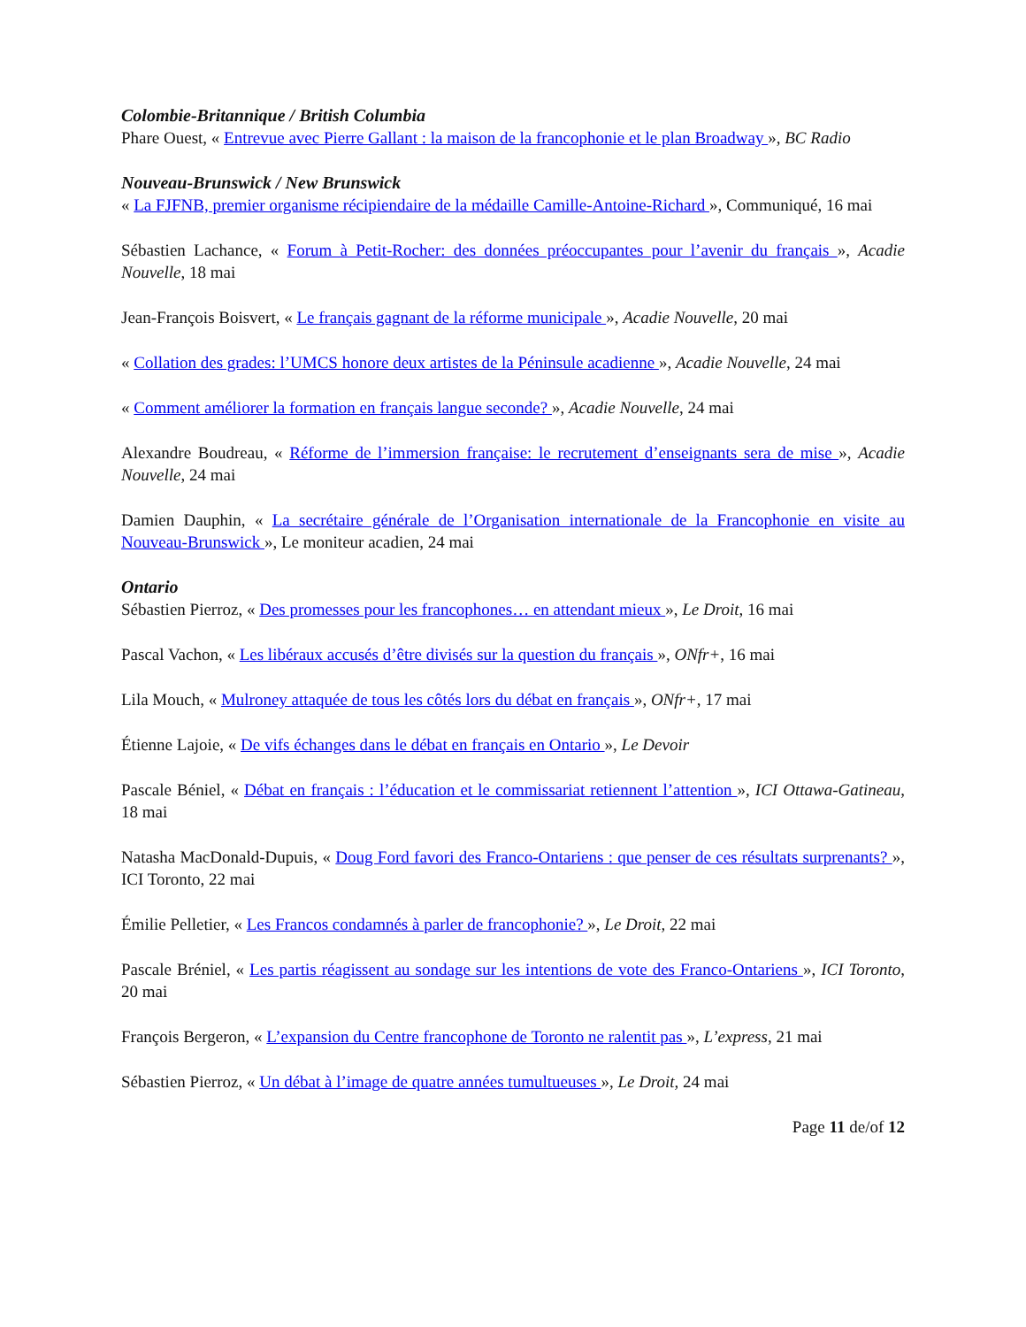Colombie-Britannique / British Columbia
Phare Ouest, « Entrevue avec Pierre Gallant : la maison de la francophonie et le plan Broadway », BC Radio
Nouveau-Brunswick / New Brunswick
« La FJFNB, premier organisme récipiendaire de la médaille Camille-Antoine-Richard », Communiqué, 16 mai
Sébastien Lachance, « Forum à Petit-Rocher: des données préoccupantes pour l’avenir du français », Acadie Nouvelle, 18 mai
Jean-François Boisvert, « Le français gagnant de la réforme municipale », Acadie Nouvelle, 20 mai
« Collation des grades: l’UMCS honore deux artistes de la Péninsule acadienne », Acadie Nouvelle, 24 mai
« Comment améliorer la formation en français langue seconde? », Acadie Nouvelle, 24 mai
Alexandre Boudreau, « Réforme de l’immersion française: le recrutement d’enseignants sera de mise », Acadie Nouvelle, 24 mai
Damien Dauphin, « La secrétaire générale de l’Organisation internationale de la Francophonie en visite au Nouveau-Brunswick », Le moniteur acadien, 24 mai
Ontario
Sébastien Pierroz, « Des promesses pour les francophones… en attendant mieux », Le Droit, 16 mai
Pascal Vachon, « Les libéraux accusés d’être divisés sur la question du français », ONfr+, 16 mai
Lila Mouch, « Mulroney attaquée de tous les côtés lors du débat en français », ONfr+, 17 mai
Étienne Lajoie, « De vifs échanges dans le débat en français en Ontario », Le Devoir
Pascale Béniel, « Débat en français : l’éducation et le commissariat retiennent l’attention », ICI Ottawa-Gatineau, 18 mai
Natasha MacDonald-Dupuis, « Doug Ford favori des Franco-Ontariens : que penser de ces résultats surprenants? », ICI Toronto, 22 mai
Émilie Pelletier, « Les Francos condamnés à parler de francophonie? », Le Droit, 22 mai
Pascale Bréniel, « Les partis réagissent au sondage sur les intentions de vote des Franco-Ontariens », ICI Toronto, 20 mai
François Bergeron, « L’expansion du Centre francophone de Toronto ne ralentit pas », L’express, 21 mai
Sébastien Pierroz, « Un débat à l’image de quatre années tumultueuses », Le Droit, 24 mai
Page 11 de/of 12